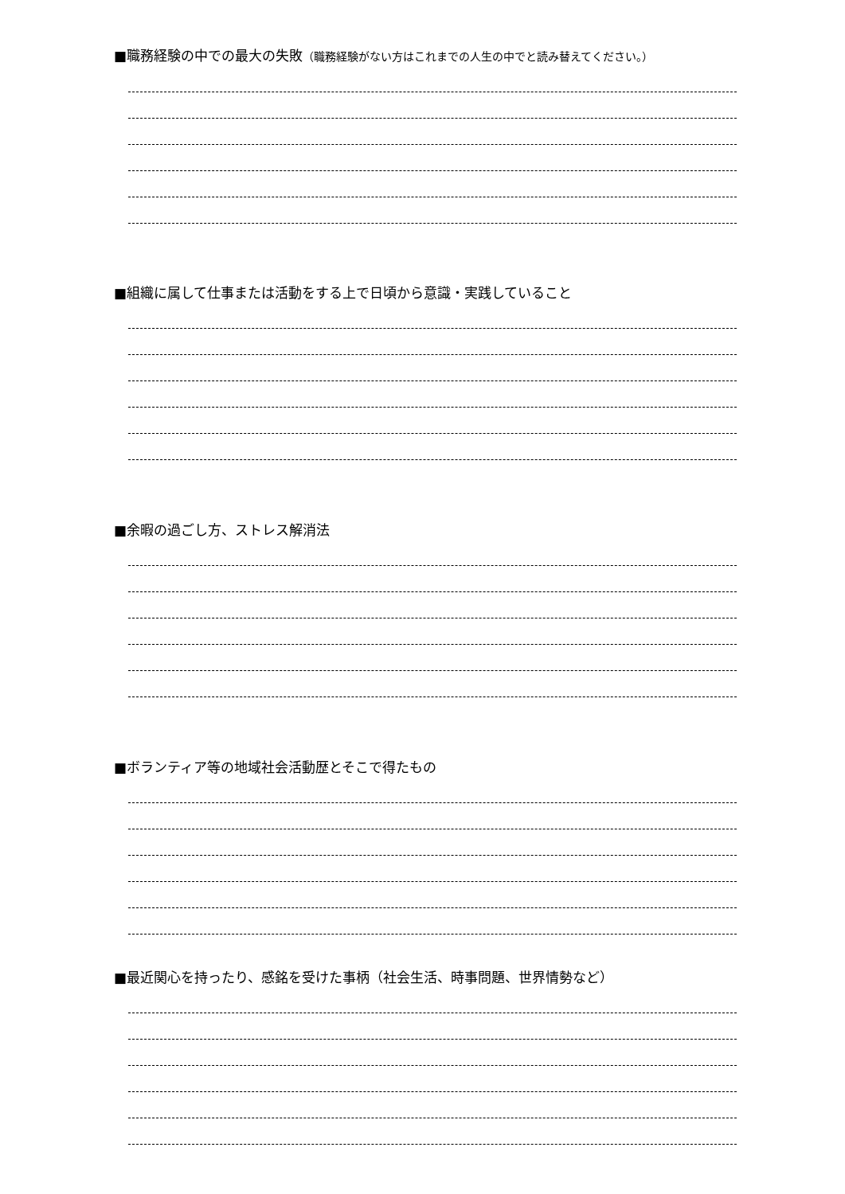■職務経験の中での最大の失敗（職務経験がない方はこれまでの人生の中でと読み替えてください。）
■組織に属して仕事または活動をする上で日頃から意識・実践していること
■余暇の過ごし方、ストレス解消法
■ボランティア等の地域社会活動歴とそこで得たもの
■最近関心を持ったり、感銘を受けた事柄（社会生活、時事問題、世界情勢など）